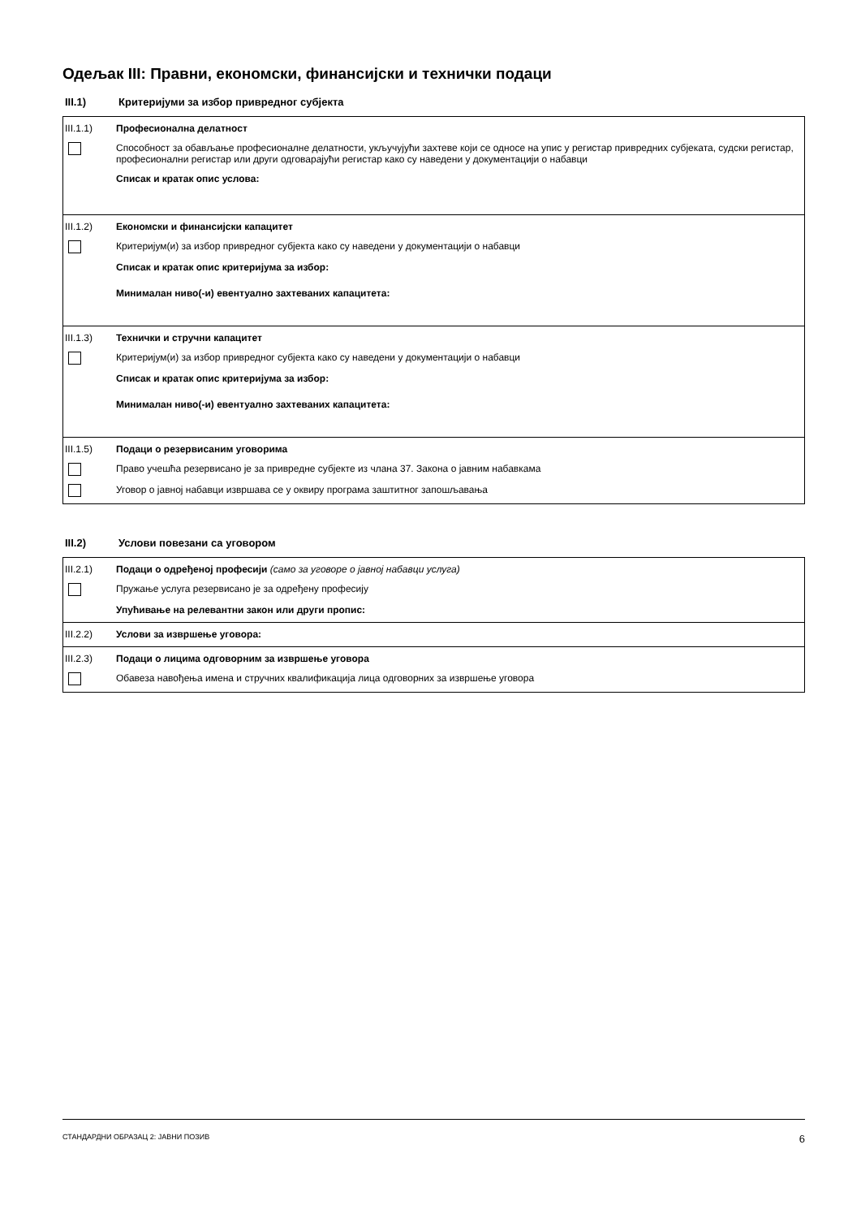Одељак III: Правни, економски, финансијски и технички подаци
III.1) Критеријуми за избор привредног субјекта
III.1.1) Професионална делатност
Способност за обављање професионалне делатности, укључујући захтеве који се односе на упис у регистар привредних субјеката, судски регистар, професионални регистар или други одговарајући регистар како су наведени у документацији о набавци
Списак и кратак опис услова:
III.1.2) Економски и финансијски капацитет
Критеријум(и) за избор привредног субјекта како су наведени у документацији о набавци
Списак и кратак опис критеријума за избор:
Минималан ниво(-и) евентуално захтеваних капацитета:
III.1.3) Технички и стручни капацитет
Критеријум(и) за избор привредног субјекта како су наведени у документацији о набавци
Списак и кратак опис критеријума за избор:
Минималан ниво(-и) евентуално захтеваних капацитета:
III.1.5) Подаци о резервисаним уговорима
Право учешћа резервисано је за привредне субјекте из члана 37. Закона о јавним набавкама
Уговор о јавној набавци извршава се у оквиру програма заштитног запошљавања
III.2) Услови повезани са уговором
III.2.1) Подаци о одређеној професији (само за уговоре о јавној набавци услуга)
Пружање услуга резервисано је за одређену професију
Упућивање на релевантни закон или други пропис:
III.2.2) Услови за извршење уговора:
III.2.3) Подаци о лицима одговорним за извршење уговора
Обавеза навођења имена и стручних квалификација лица одговорних за извршење уговора
СТАНДАРДНИ ОБРАЗАЦ 2: ЈАВНИ ПОЗИВ 6